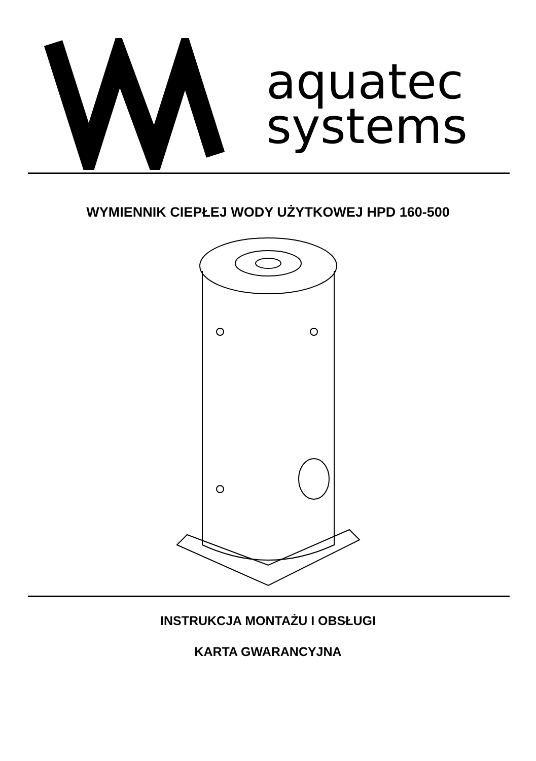aquatec
systems
WYMIENNIK CIEPŁEJ WODY UŻYTKOWEJ HPD 160-500
INSTRUKCJA MONTAŻU I OBSŁUGI
KARTA GWARANCYJNA